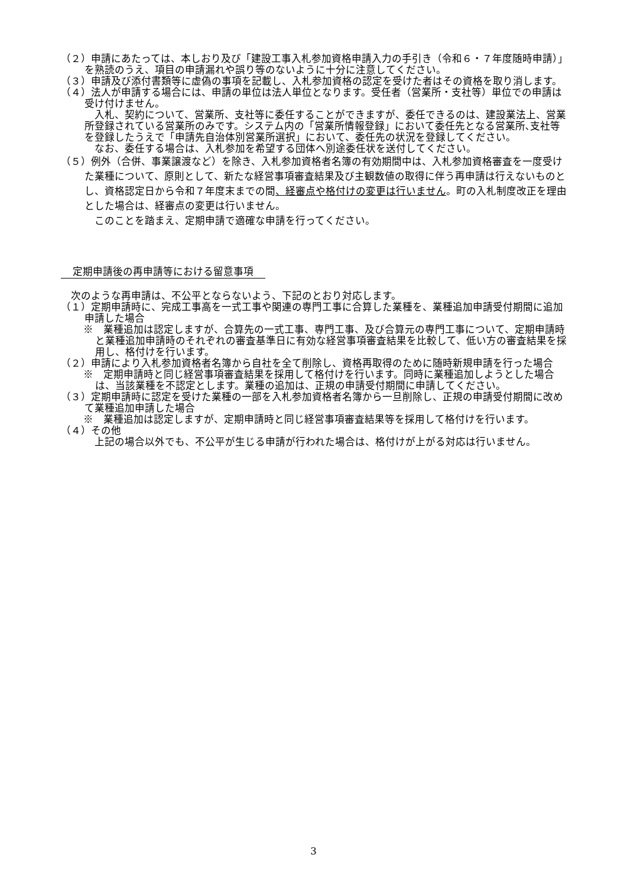（２）申請にあたっては、本しおり及び「建設工事入札参加資格申請入力の手引き（令和６・７年度随時申請）」を熟読のうえ、項目の申請漏れや誤り等のないように十分に注意してください。
（３）申請及び添付書類等に虚偽の事項を記載し、入札参加資格の認定を受けた者はその資格を取り消します。
（４）法人が申請する場合には、申請の単位は法人単位となります。受任者（営業所・支社等）単位での申請は受け付けません。
　入札、契約について、営業所、支社等に委任することができますが、委任できるのは、建設業法上、営業所登録されている営業所のみです。システム内の「営業所情報登録」において委任先となる営業所､支社等を登録したうえで「申請先自治体別営業所選択」において、委任先の状況を登録してください。
　なお、委任する場合は、入札参加を希望する団体へ別途委任状を送付してください。
（５）例外（合併、事業譲渡など）を除き、入札参加資格者名簿の有効期間中は、入札参加資格審査を一度受けた業種について、原則として、新たな経営事項審査結果及び主観数値の取得に伴う再申請は行えないものとし、資格認定日から令和７年度末までの間、経審点や格付けの変更は行いません。町の入札制度改正を理由とした場合は、経審点の変更は行いません。
　このことを踏まえ、定期申請で適確な申請を行ってください。
定期申請後の再申請等における留意事項
　次のような再申請は、不公平とならないよう、下記のとおり対応します。
（１）定期申請時に、完成工事高を一式工事や関連の専門工事に合算した業種を、業種追加申請受付期間に追加申請した場合
※　業種追加は認定しますが、合算先の一式工事、専門工事、及び合算元の専門工事について、定期申請時と業種追加申請時のそれぞれの審査基準日に有効な経営事項審査結果を比較して、低い方の審査結果を採用し、格付けを行います。
（２）申請により入札参加資格者名簿から自社を全て削除し、資格再取得のために随時新規申請を行った場合
※　定期申請時と同じ経営事項審査結果を採用して格付けを行います。同時に業種追加しようとした場合は、当該業種を不認定とします。業種の追加は、正規の申請受付期間に申請してください。
（３）定期申請時に認定を受けた業種の一部を入札参加資格者名簿から一旦削除し、正規の申請受付期間に改めて業種追加申請した場合
※　業種追加は認定しますが、定期申請時と同じ経営事項審査結果等を採用して格付けを行います。
（４）その他
　上記の場合以外でも、不公平が生じる申請が行われた場合は、格付けが上がる対応は行いません。
3